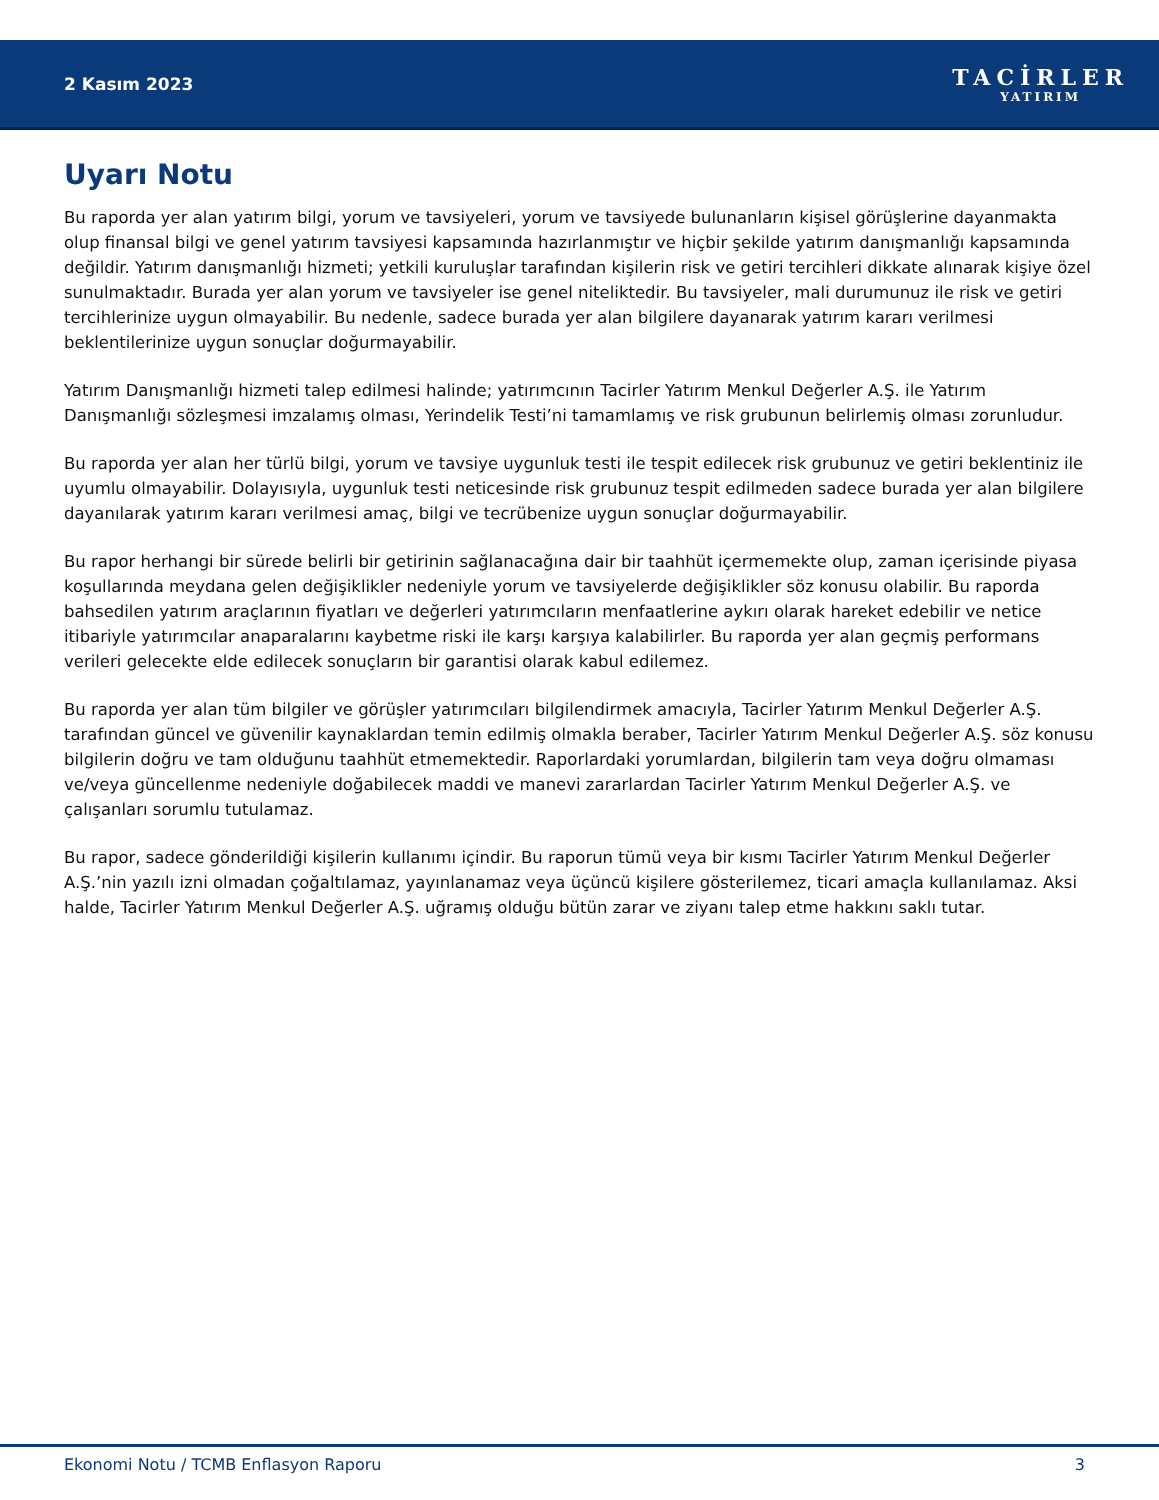2 Kasım 2023
TACİRLER
YATIRIM
Uyarı Notu
Bu raporda yer alan yatırım bilgi, yorum ve tavsiyeleri, yorum ve tavsiyede bulunanların kişisel görüşlerine dayanmakta olup finansal bilgi ve genel yatırım tavsiyesi kapsamında hazırlanmıştır ve hiçbir şekilde yatırım danışmanlığı kapsamında değildir. Yatırım danışmanlığı hizmeti; yetkili kuruluşlar tarafından kişilerin risk ve getiri tercihleri dikkate alınarak kişiye özel sunulmaktadır. Burada yer alan yorum ve tavsiyeler ise genel niteliktedir. Bu tavsiyeler, mali durumunuz ile risk ve getiri tercihlerinize uygun olmayabilir. Bu nedenle, sadece burada yer alan bilgilere dayanarak yatırım kararı verilmesi beklentilerinize uygun sonuçlar doğurmayabilir.
Yatırım Danışmanlığı hizmeti talep edilmesi halinde; yatırımcının Tacirler Yatırım Menkul Değerler A.Ş. ile Yatırım Danışmanlığı sözleşmesi imzalamış olması, Yerindelik Testi’ni tamamlamış ve risk grubunun belirlemiş olması zorunludur.
Bu raporda yer alan her türlü bilgi, yorum ve tavsiye uygunluk testi ile tespit edilecek risk grubunuz ve getiri beklentiniz ile uyumlu olmayabilir. Dolayısıyla, uygunluk testi neticesinde risk grubunuz tespit edilmeden sadece burada yer alan bilgilere dayanılarak yatırım kararı verilmesi amaç, bilgi ve tecrübenize uygun sonuçlar doğurmayabilir.
Bu rapor herhangi bir sürede belirli bir getirinin sağlanacağına dair bir taahhüt içermemekte olup, zaman içerisinde piyasa koşullarında meydana gelen değişiklikler nedeniyle yorum ve tavsiyelerde değişiklikler söz konusu olabilir. Bu raporda bahsedilen yatırım araçlarının fiyatları ve değerleri yatırımcıların menfaatlerine aykırı olarak hareket edebilir ve netice itibariyle yatırımcılar anaparalarını kaybetme riski ile karşı karşıya kalabilirler. Bu raporda yer alan geçmiş performans verileri gelecekte elde edilecek sonuçların bir garantisi olarak kabul edilemez.
Bu raporda yer alan tüm bilgiler ve görüşler yatırımcıları bilgilendirmek amacıyla, Tacirler Yatırım Menkul Değerler A.Ş. tarafından güncel ve güvenilir kaynaklardan temin edilmiş olmakla beraber, Tacirler Yatırım Menkul Değerler A.Ş. söz konusu bilgilerin doğru ve tam olduğunu taahhüt etmemektedir. Raporlardaki yorumlardan, bilgilerin tam veya doğru olmaması ve/veya güncellenme nedeniyle doğabilecek maddi ve manevi zararlardan Tacirler Yatırım Menkul Değerler A.Ş. ve çalışanları sorumlu tutulamaz.
Bu rapor, sadece gönderildiği kişilerin kullanımı içindir. Bu raporun tümü veya bir kısmı Tacirler Yatırım Menkul Değerler A.Ş.’nin yazılı izni olmadan çoğaltılamaz, yayınlanamaz veya üçüncü kişilere gösterilemez, ticari amaçla kullanılamaz. Aksi halde, Tacirler Yatırım Menkul Değerler A.Ş. uğramış olduğu bütün zarar ve ziyanı talep etme hakkını saklı tutar.
Ekonomi Notu / TCMB Enflasyon Raporu 3